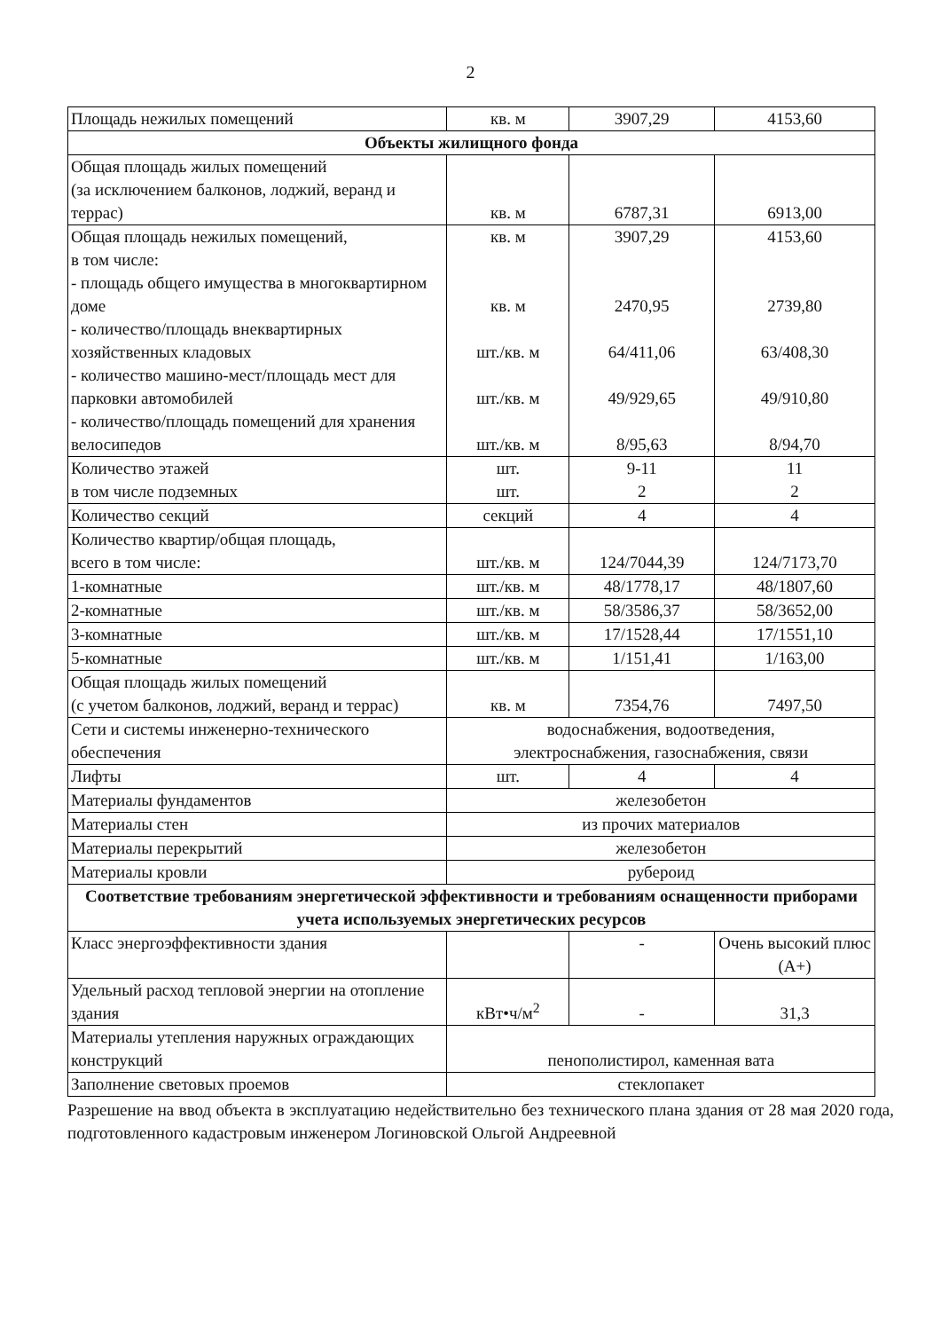2
| Площадь нежилых помещений | кв. м | 3907,29 | 4153,60 |
| Объекты жилищного фонда | | | |
| Общая площадь жилых помещений (за исключением балконов, лоджий, веранд и террас) | кв. м | 6787,31 | 6913,00 |
| Общая площадь нежилых помещений, в том числе: - площадь общего имущества в многоквартирном доме - количество/площадь внеквартирных хозяйственных кладовых - количество машино-мест/площадь мест для парковки автомобилей - количество/площадь помещений для хранения велосипедов | кв. м кв. м шт./кв. м шт./кв. м шт./кв. м | 3907,29 2470,95 64/411,06 49/929,65 8/95,63 | 4153,60 2739,80 63/408,30 49/910,80 8/94,70 |
| Количество этажей в том числе подземных | шт. шт. | 9-11 2 | 11 2 |
| Количество секций | секций | 4 | 4 |
| Количество квартир/общая площадь, всего в том числе: | шт./кв. м | 124/7044,39 | 124/7173,70 |
| 1-комнатные | шт./кв. м | 48/1778,17 | 48/1807,60 |
| 2-комнатные | шт./кв. м | 58/3586,37 | 58/3652,00 |
| 3-комнатные | шт./кв. м | 17/1528,44 | 17/1551,10 |
| 5-комнатные | шт./кв. м | 1/151,41 | 1/163,00 |
| Общая площадь жилых помещений (с учетом балконов, лоджий, веранд и террас) | кв. м | 7354,76 | 7497,50 |
| Сети и системы инженерно-технического обеспечения | водоснабжения, водоотведения, электроснабжения, газоснабжения, связи | | |
| Лифты | шт. | 4 | 4 |
| Материалы фундаментов | железобетон | | |
| Материалы стен | из прочих материалов | | |
| Материалы перекрытий | железобетон | | |
| Материалы кровли | рубероид | | |
| Соответствие требованиям энергетической эффективности и требованиям оснащенности приборами учета используемых энергетических ресурсов | | | |
| Класс энергоэффективности здания | | - | Очень высокий плюс (А+) |
| Удельный расход тепловой энергии на отопление здания | кВт•ч/м<sup>2</sup> | - | 31,3 |
| Материалы утепления наружных ограждающих конструкций | пенополистирол, каменная вата | | |
| Заполнение световых проемов | стеклопакет | | |
Разрешение на ввод объекта в эксплуатацию недействительно без технического плана здания от 28 мая 2020 года, подготовленного кадастровым инженером Логиновской Ольгой Андреевной